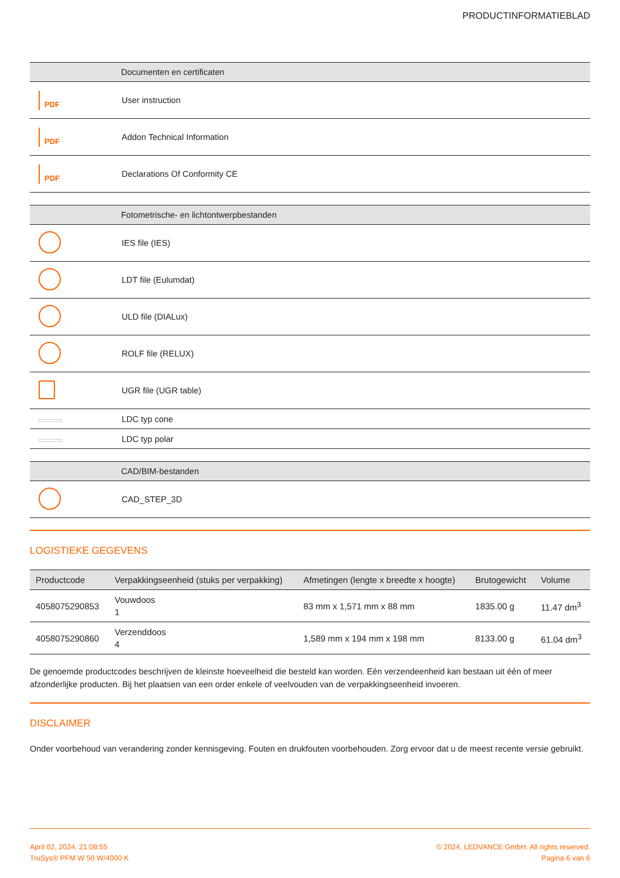PRODUCTINFORMATIEBLAD
| | Documenten en certificaten |
| --- | --- |
| PDF | User instruction |
| PDF | Addon Technical Information |
| PDF | Declarations Of Conformity CE |
| | Fotometrische- en lichtontwerpbestanden |
| --- | --- |
| | IES file (IES) |
| | LDT file (Eulumdat) |
| | ULD file (DIALux) |
| | ROLF file (RELUX) |
| | UGR file (UGR table) |
| | LDC typ cone |
| | LDC typ polar |
| | CAD/BIM-bestanden |
| --- | --- |
| | CAD_STEP_3D |
LOGISTIEKE GEGEVENS
| Productcode | Verpakkingseenheid (stuks per verpakking) | Afmetingen (lengte x breedte x hoogte) | Brutogewicht | Volume |
| --- | --- | --- | --- | --- |
| 4058075290853 | Vouwdoos 1 | 83 mm x 1,571 mm x 88 mm | 1835.00 g | 11.47 dm<sup>3</sup> |
| 4058075290860 | Verzenddoos 4 | 1,589 mm x 194 mm x 198 mm | 8133.00 g | 61.04 dm<sup>3</sup> |
De genoemde productcodes beschrijven de kleinste hoeveelheid die besteld kan worden. Eén verzendeenheid kan bestaan uit één of meer afzonderlijke producten. Bij het plaatsen van een order enkele of veelvouden van de verpakkingseenheid invoeren.
DISCLAIMER
Onder voorbehoud van verandering zonder kennisgeving. Fouten en drukfouten voorbehouden. Zorg ervoor dat u de meest recente versie gebruikt.
April 02, 2024, 21:08:55
TruSys® PFM W 50 W/4000 K
© 2024, LEDVANCE GmbH. All rights reserved.
Pagina 6 van 6